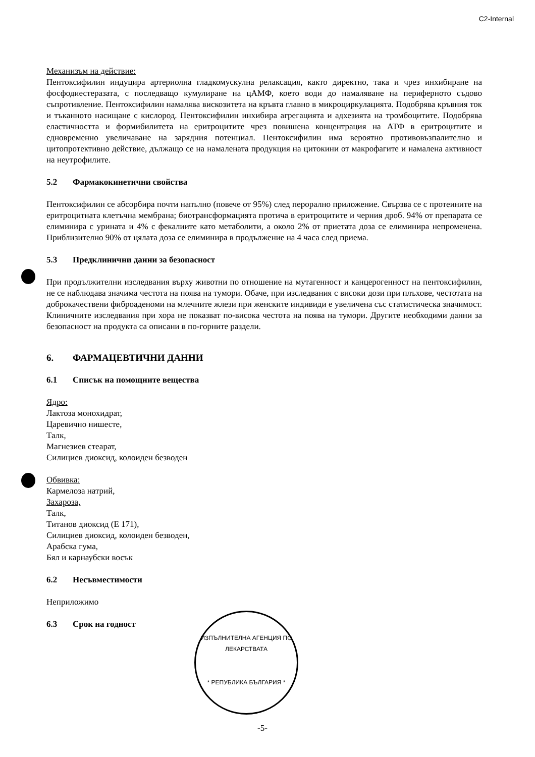C2-Internal
Механизъм на действие:
Пентоксифилин индуцира артериолна гладкомускулна релаксация, както директно, така и чрез инхибиране на фосфодиестеразата, с последващо кумулиране на цАМФ, което води до намаляване на периферното съдово съпротивление. Пентоксифилин намалява вискозитета на кръвта главно в микроциркулацията. Подобрява кръвния ток и тъканното насищане с кислород. Пентоксифилин инхибира агрегацията и адхезията на тромбоцитите. Подобрява еластичността и формибилитета на еритроцитите чрез повишена концентрация на АТФ в еритроцитите и едновременно увеличаване на зарядния потенциал. Пентоксифилин има вероятно противовъзпалително и цитопротективно действие, дължащо се на намалената продукция на цитокини от макрофагите и намалена активност на неутрофилите.
5.2 Фармакокинетични свойства
Пентоксифилин се абсорбира почти напълно (повече от 95%) след перорално приложение. Свързва се с протеините на еритроцитната клетъчна мембрана; биотрансформацията протича в еритроцитите и черния дроб. 94% от препарата се елиминира с урината и 4% с фекалиите като метаболити, а около 2% от приетата доза се елиминира непроменена. Приблизително 90% от цялата доза се елиминира в продължение на 4 часа след приема.
5.3 Предклинични данни за безопасност
При продължителни изследвания върху животни по отношение на мутагенност и канцерогенност на пентоксифилин, не се наблюдава значима честота на поява на тумори. Обаче, при изследвания с високи дози при плъхове, честотата на доброкачествени фиброаденоми на млечните жлези при женските индивиди е увеличена със статистическа значимост. Клиничните изследвания при хора не показват по-висока честота на поява на тумори. Другите необходими данни за безопасност на продукта са описани в по-горните раздели.
6. ФАРМАЦЕВТИЧНИ ДАННИ
6.1 Списък на помощните вещества
Ядро:
Лактоза монохидрат,
Царевично нишесте,
Талк,
Магнезиев стеарат,
Силициев диоксид, колоиден безводен
Обвивка:
Кармелоза натрий,
Захароза,
Талк,
Титанов диоксид (Е 171),
Силициев диоксид, колоиден безводен,
Арабска гума,
Бял и карнаубски восък
6.2 Несъвместимости
Неприложимо
6.3 Срок на годност
ИЗПЪЛНИТЕЛНА АГЕНЦИЯ ПО ЛЕКАРСТВАТА
* РЕПУБЛИКА БЪЛГАРИЯ *
-5-